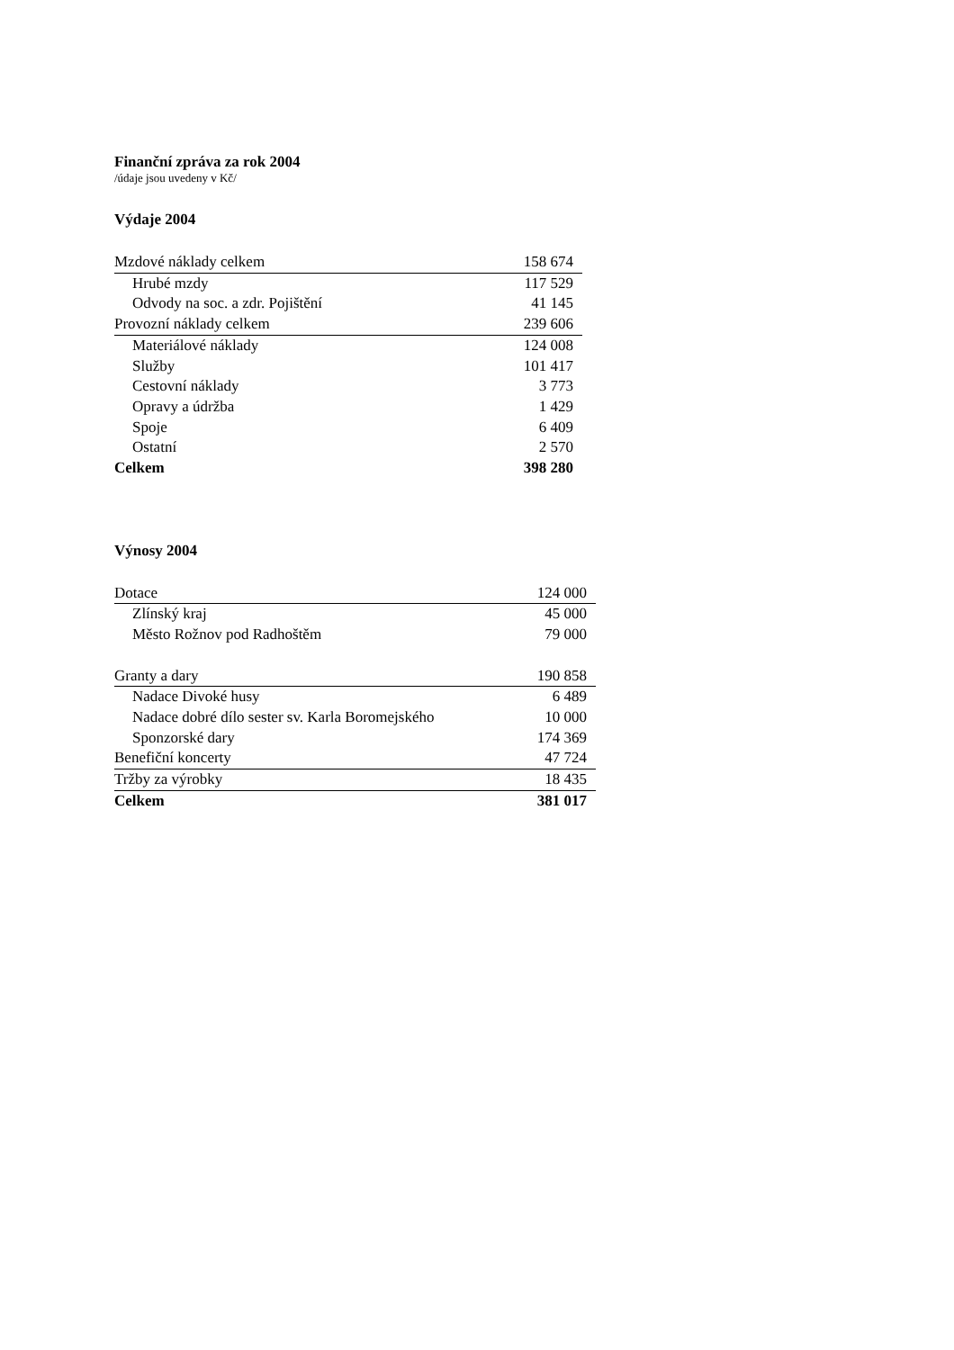Finanční zpráva za rok 2004
/údaje jsou uvedeny v Kč/
Výdaje 2004
| Mzdové náklady celkem | 158 674 |
| Hrubé mzdy | 117 529 |
| Odvody na soc. a zdr. Pojištění | 41 145 |
| Provozní náklady celkem | 239 606 |
| Materiálové náklady | 124 008 |
| Služby | 101 417 |
| Cestovní náklady | 3 773 |
| Opravy a údržba | 1 429 |
| Spoje | 6 409 |
| Ostatní | 2 570 |
| Celkem | 398 280 |
Výnosy 2004
| Dotace | 124 000 |
| Zlínský kraj | 45 000 |
| Město Rožnov pod Radhoštěm | 79 000 |
| Granty a dary | 190 858 |
| Nadace Divoké husy | 6 489 |
| Nadace dobré dílo sester sv. Karla Boromejského | 10 000 |
| Sponzorské dary | 174 369 |
| Benefiční koncerty | 47 724 |
| Tržby za výrobky | 18 435 |
| Celkem | 381 017 |